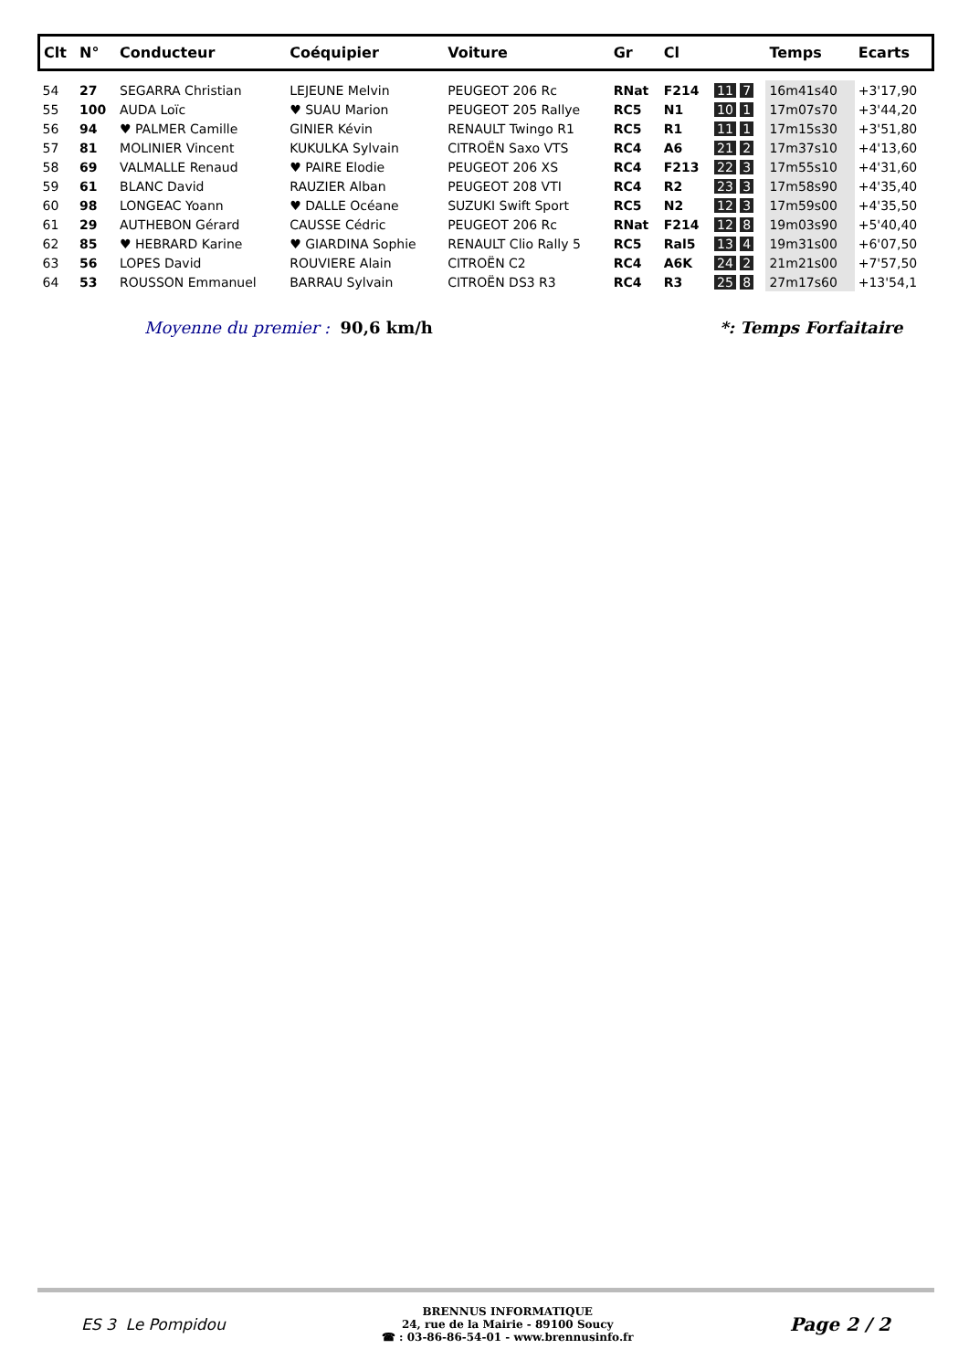| Clt | N° | Conducteur | Coéquipier | Voiture | Gr | Cl | | Temps | Ecarts |
| --- | --- | --- | --- | --- | --- | --- | --- | --- | --- |
| 54 | 27 | SEGARRA Christian | LEJEUNE Melvin | PEUGEOT 206 Rc | RNat | F214 | 11 7 | 16m41s40 | +3'17,90 |
| 55 | 100 | AUDA Loïc | ♥ SUAU Marion | PEUGEOT 205 Rallye | RC5 | N1 | 10 1 | 17m07s70 | +3'44,20 |
| 56 | 94 | ♥ PALMER Camille | GINIER Kévin | RENAULT Twingo R1 | RC5 | R1 | 11 1 | 17m15s30 | +3'51,80 |
| 57 | 81 | MOLINIER Vincent | KUKULKA Sylvain | CITROËN Saxo VTS | RC4 | A6 | 21 2 | 17m37s10 | +4'13,60 |
| 58 | 69 | VALMALLE Renaud | ♥ PAIRE Elodie | PEUGEOT 206 XS | RC4 | F213 | 22 3 | 17m55s10 | +4'31,60 |
| 59 | 61 | BLANC David | RAUZIER Alban | PEUGEOT 208 VTI | RC4 | R2 | 23 3 | 17m58s90 | +4'35,40 |
| 60 | 98 | LONGEAC Yoann | ♥ DALLE Océane | SUZUKI Swift Sport | RC5 | N2 | 12 3 | 17m59s00 | +4'35,50 |
| 61 | 29 | AUTHEBON Gérard | CAUSSE Cédric | PEUGEOT 206 Rc | RNat | F214 | 12 8 | 19m03s90 | +5'40,40 |
| 62 | 85 | ♥ HEBRARD Karine | ♥ GIARDINA Sophie | RENAULT Clio Rally 5 | RC5 | Ral5 | 13 4 | 19m31s00 | +6'07,50 |
| 63 | 56 | LOPES David | ROUVIERE Alain | CITROËN C2 | RC4 | A6K | 24 2 | 21m21s00 | +7'57,50 |
| 64 | 53 | ROUSSON Emmanuel | BARRAU Sylvain | CITROËN DS3 R3 | RC4 | R3 | 25 8 | 27m17s60 | +13'54,1 |
Moyenne du premier : 90,6 km/h
*: Temps Forfaitaire
ES 3 Le Pompidou
BRENNUS INFORMATIQUE
24, rue de la Mairie - 89100 Soucy
☎ : 03-86-86-54-01 - www.brennusinfo.fr
Page 2 / 2